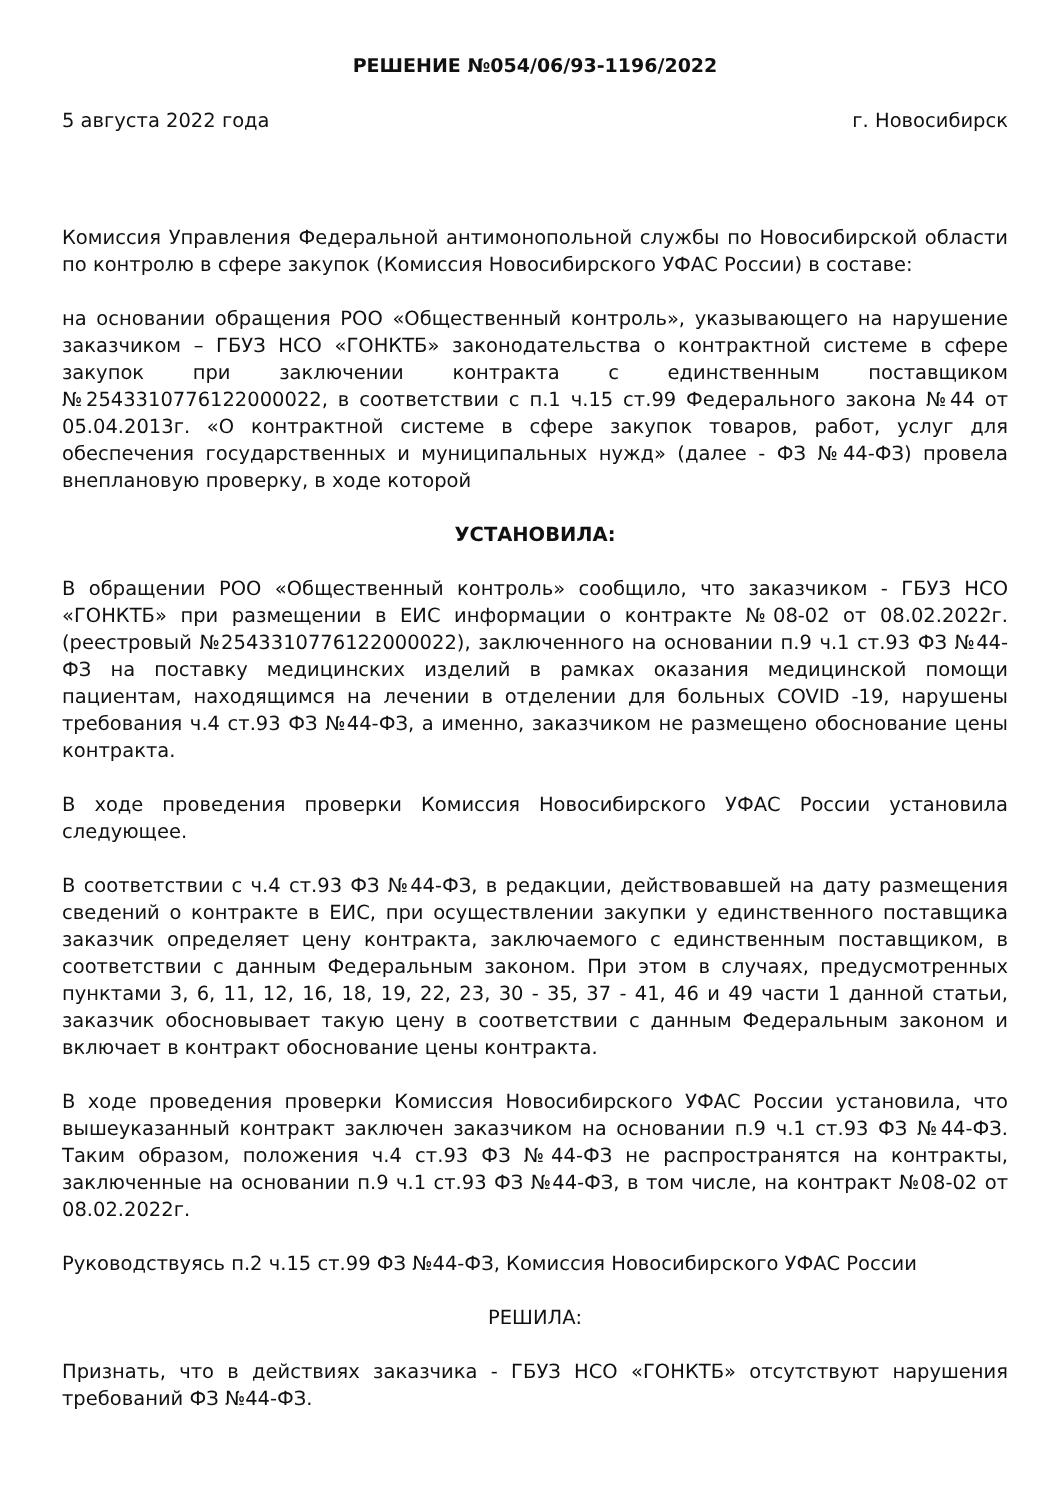РЕШЕНИЕ №054/06/93-1196/2022
5 августа 2022 года г. Новосибирск
Комиссия Управления Федеральной антимонопольной службы по Новосибирской области по контролю в сфере закупок (Комиссия Новосибирского УФАС России) в составе:
на основании обращения РОО «Общественный контроль», указывающего на нарушение заказчиком – ГБУЗ НСО «ГОНКТБ» законодательства о контрактной системе в сфере закупок при заключении контракта с единственным поставщиком №2543310776122000022, в соответствии с п.1 ч.15 ст.99 Федерального закона №44 от 05.04.2013г. «О контрактной системе в сфере закупок товаров, работ, услуг для обеспечения государственных и муниципальных нужд» (далее - ФЗ №44-ФЗ) провела внеплановую проверку, в ходе которой
УСТАНОВИЛА:
В обращении РОО «Общественный контроль» сообщило, что заказчиком - ГБУЗ НСО «ГОНКТБ» при размещении в ЕИС информации о контракте №08-02 от 08.02.2022г. (реестровый №2543310776122000022), заключенного на основании п.9 ч.1 ст.93 ФЗ №44-ФЗ на поставку медицинских изделий в рамках оказания медицинской помощи пациентам, находящимся на лечении в отделении для больных COVID -19, нарушены требования ч.4 ст.93 ФЗ №44-ФЗ, а именно, заказчиком не размещено обоснование цены контракта.
В ходе проведения проверки Комиссия Новосибирского УФАС России установила следующее.
В соответствии с ч.4 ст.93 ФЗ №44-ФЗ, в редакции, действовавшей на дату размещения сведений о контракте в ЕИС, при осуществлении закупки у единственного поставщика заказчик определяет цену контракта, заключаемого с единственным поставщиком, в соответствии с данным Федеральным законом. При этом в случаях, предусмотренных пунктами 3, 6, 11, 12, 16, 18, 19, 22, 23, 30 - 35, 37 - 41, 46 и 49 части 1 данной статьи, заказчик обосновывает такую цену в соответствии с данным Федеральным законом и включает в контракт обоснование цены контракта.
В ходе проведения проверки Комиссия Новосибирского УФАС России установила, что вышеуказанный контракт заключен заказчиком на основании п.9 ч.1 ст.93 ФЗ №44-ФЗ. Таким образом, положения ч.4 ст.93 ФЗ №44-ФЗ не распространятся на контракты, заключенные на основании п.9 ч.1 ст.93 ФЗ №44-ФЗ, в том числе, на контракт №08-02 от 08.02.2022г.
Руководствуясь п.2 ч.15 ст.99 ФЗ №44-ФЗ, Комиссия Новосибирского УФАС России
РЕШИЛА:
Признать, что в действиях заказчика - ГБУЗ НСО «ГОНКТБ» отсутствуют нарушения требований ФЗ №44-ФЗ.